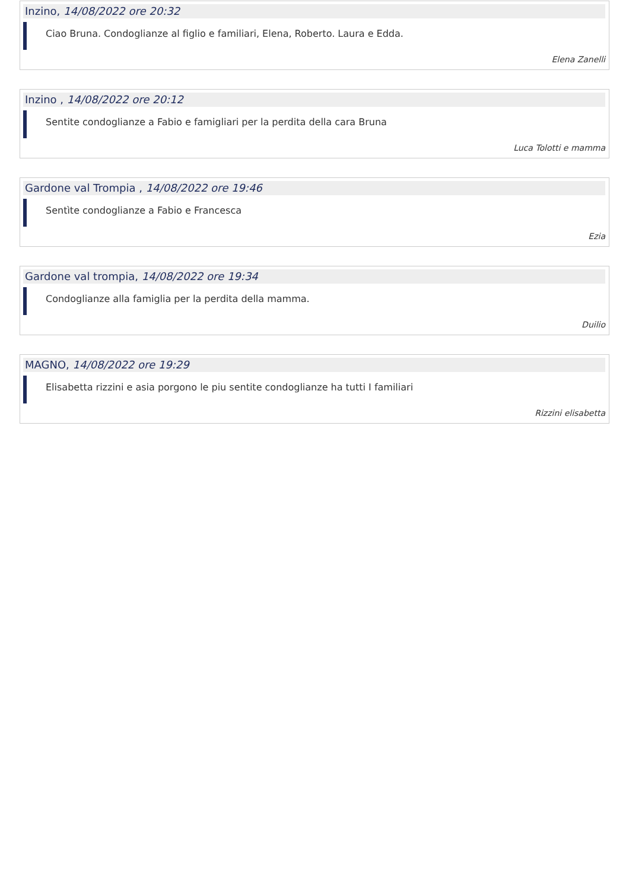Inzino, 14/08/2022 ore 20:32
Ciao Bruna. Condoglianze al figlio e familiari, Elena, Roberto. Laura e Edda.
Elena Zanelli
Inzino , 14/08/2022 ore 20:12
Sentite condoglianze a Fabio e famigliari per la perdita della cara Bruna
Luca Tolotti e mamma
Gardone val Trompia , 14/08/2022 ore 19:46
Sentìte condoglianze a Fabio e Francesca
Ezia
Gardone val trompia, 14/08/2022 ore 19:34
Condoglianze alla famiglia per la perdita della mamma.
Duilio
MAGNO, 14/08/2022 ore 19:29
Elisabetta rizzini e asia porgono le piu sentite condoglianze ha tutti I familiari
Rizzini elisabetta